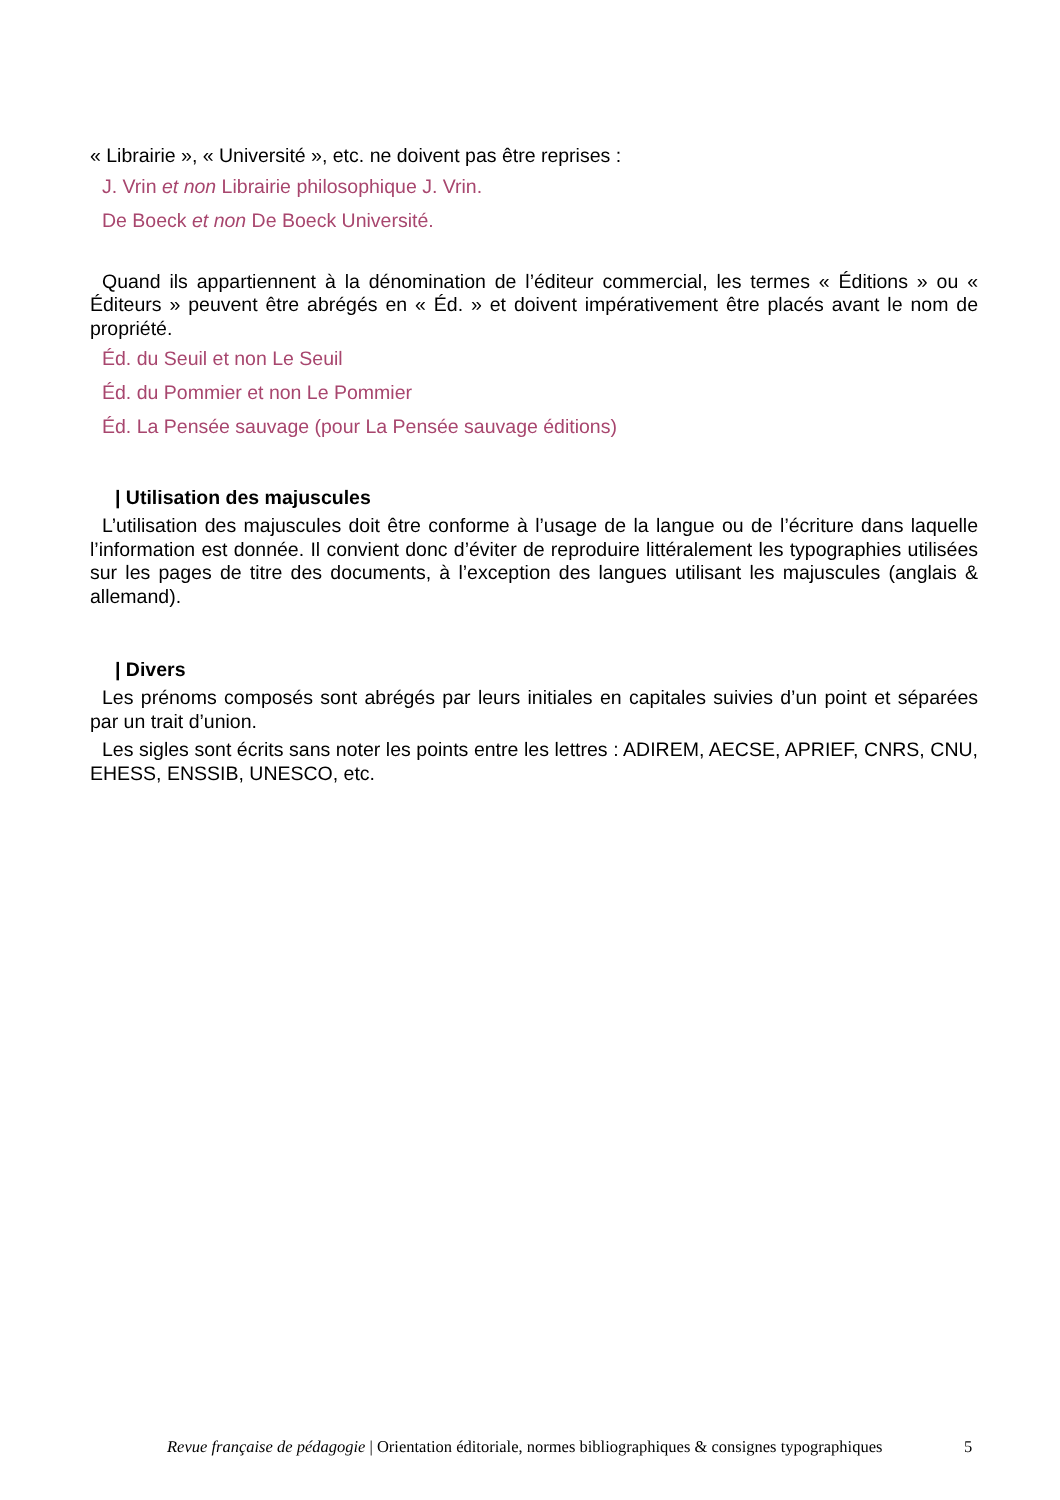« Librairie », « Université », etc. ne doivent pas être reprises :
J. Vrin et non Librairie philosophique J. Vrin.
De Boeck et non De Boeck Université.
Quand ils appartiennent à la dénomination de l’éditeur commercial, les termes « Éditions » ou « Éditeurs » peuvent être abrégés en « Éd. » et doivent impérativement être placés avant le nom de propriété.
Éd. du Seuil et non Le Seuil
Éd. du Pommier et non Le Pommier
Éd. La Pensée sauvage (pour La Pensée sauvage éditions)
| Utilisation des majuscules
L’utilisation des majuscules doit être conforme à l’usage de la langue ou de l’écriture dans laquelle l’information est donnée. Il convient donc d’éviter de reproduire littéralement les typographies utilisées sur les pages de titre des documents, à l’exception des langues utilisant les majuscules (anglais & allemand).
| Divers
Les prénoms composés sont abrégés par leurs initiales en capitales suivies d’un point et séparées par un trait d’union.
Les sigles sont écrits sans noter les points entre les lettres : ADIREM, AECSE, APRIEF, CNRS, CNU, EHESS, ENSSIB, UNESCO, etc.
Revue française de pédagogie | Orientation éditoriale, normes bibliographiques & consignes typographiques
5